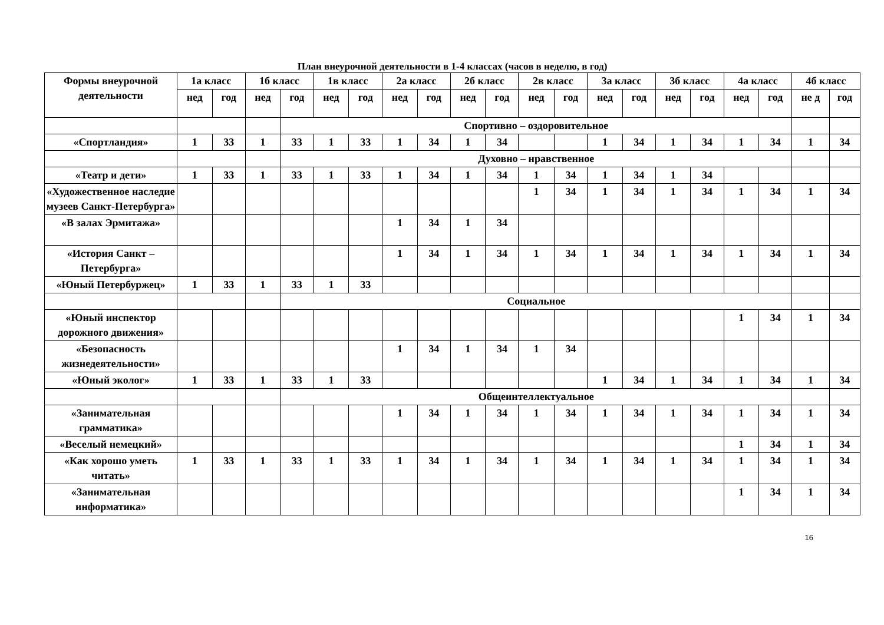План внеурочной деятельности в 1-4 классах (часов в неделю, в год)
| Формы внеурочной деятельности | 1а класс | | 1б класс | | 1в класс | | 2а класс | | 2б класс | | 2в класс | | 3а класс | | 3б класс | | 4а класс | | 4б класс | |
| --- | --- | --- | --- | --- | --- | --- | --- | --- | --- | --- | --- | --- | --- | --- | --- | --- | --- | --- | --- | --- |
| | нед | год | нед | год | нед | год | нед | год | нед | год | нед | год | нед | год | нед | год | нед | год | не д | год |
| | | | | Спортивно – оздоровительное | | | | | | | | | | | | | | | | |
| «Спортландия» | 1 | 33 | 1 | 33 | 1 | 33 | 1 | 34 | 1 | 34 | | | 1 | 34 | 1 | 34 | 1 | 34 | 1 | 34 |
| | | | | Духовно – нравственное | | | | | | | | | | | | | | | | |
| «Театр и дети» | 1 | 33 | 1 | 33 | 1 | 33 | 1 | 34 | 1 | 34 | 1 | 34 | 1 | 34 | 1 | 34 | | | | |
| «Художественное наследие музеев Санкт-Петербурга» | | | | | | | | | | | 1 | 34 | 1 | 34 | 1 | 34 | 1 | 34 | 1 | 34 |
| «В залах Эрмитажа» | | | | | | | 1 | 34 | 1 | 34 | | | | | | | | | | |
| «История Санкт – Петербурга» | | | | | | | 1 | 34 | 1 | 34 | 1 | 34 | 1 | 34 | 1 | 34 | 1 | 34 | 1 | 34 |
| «Юный Петербуржец» | 1 | 33 | 1 | 33 | 1 | 33 | | | | | | | | | | | | | | |
| | | | | Социальное | | | | | | | | | | | | | | | | |
| «Юный инспектор дорожного движения» | | | | | | | | | | | | | | | | | 1 | 34 | 1 | 34 |
| «Безопасность жизнедеятельности» | | | | | | | 1 | 34 | 1 | 34 | 1 | 34 | | | | | | | | |
| «Юный эколог» | 1 | 33 | 1 | 33 | 1 | 33 | | | | | | | 1 | 34 | 1 | 34 | 1 | 34 | 1 | 34 |
| | | | | Общеинтеллектуальное | | | | | | | | | | | | | | | | |
| «Занимательная грамматика» | | | | | | | 1 | 34 | 1 | 34 | 1 | 34 | 1 | 34 | 1 | 34 | 1 | 34 | 1 | 34 |
| «Веселый немецкий» | | | | | | | | | | | | | | | | | 1 | 34 | 1 | 34 |
| «Как хорошо уметь читать» | 1 | 33 | 1 | 33 | 1 | 33 | 1 | 34 | 1 | 34 | 1 | 34 | 1 | 34 | 1 | 34 | 1 | 34 | 1 | 34 |
| «Занимательная информатика» | | | | | | | | | | | | | | | | | 1 | 34 | 1 | 34 |
16